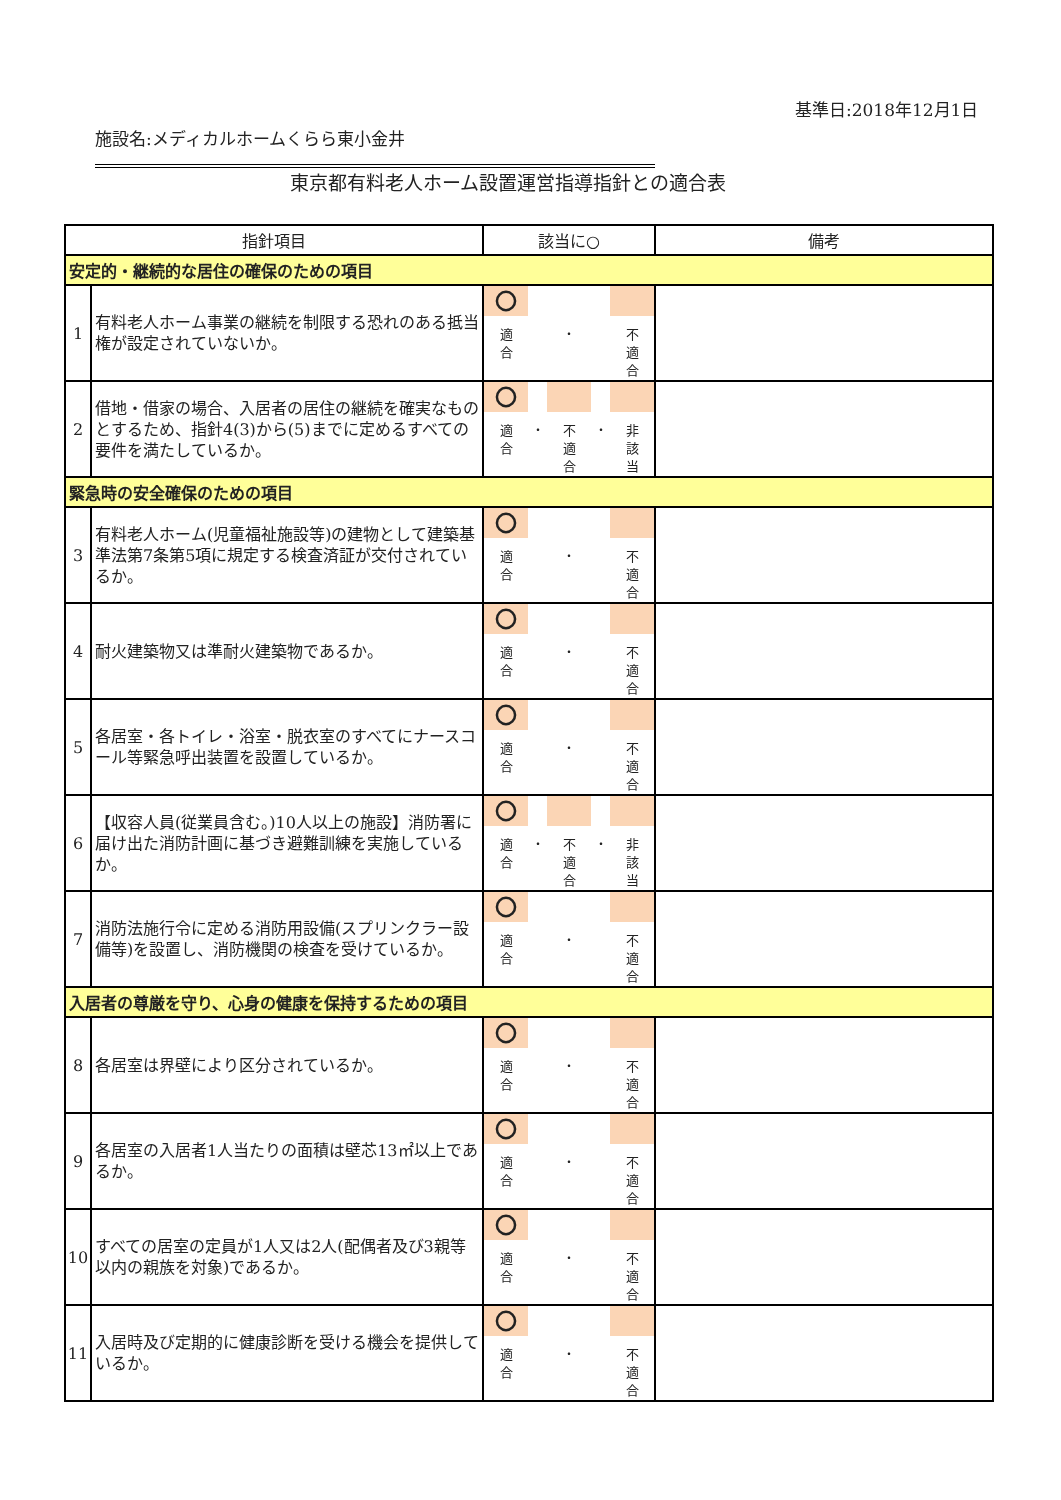基準日:2018年12月1日
施設名:メディカルホームくらら東小金井
東京都有料老人ホーム設置運営指導指針との適合表
| 指針項目 | | 該当に○ | 備考 |
| --- | --- | --- | --- |
| 安定的・継続的な居住の確保のための項目 | | | |
| 1 | 有料老人ホーム事業の継続を制限する恐れのある抵当権が設定されていないか。 | 〇 適 合 ・ 不 適 合 | |
| 2 | 借地・借家の場合、入居者の居住の継続を確実なものとするため、指針4(3)から(5)までに定めるすべての要件を満たしているか。 | 〇 適 合 ・ 不 適 合 ・ 非 該 当 | |
| 緊急時の安全確保のための項目 | | | |
| 3 | 有料老人ホーム(児童福祉施設等)の建物として建築基準法第7条第5項に規定する検査済証が交付されているか。 | 〇 適 合 ・ 不 適 合 | |
| 4 | 耐火建築物又は準耐火建築物であるか。 | 〇 適 合 ・ 不 適 合 | |
| 5 | 各居室・各トイレ・浴室・脱衣室のすべてにナースコール等緊急呼出装置を設置しているか。 | 〇 適 合 ・ 不 適 合 | |
| 6 | 【収容人員(従業員含む。)10人以上の施設】消防署に届け出た消防計画に基づき避難訓練を実施しているか。 | 〇 適 合 ・ 不 適 合 ・ 非 該 当 | |
| 7 | 消防法施行令に定める消防用設備(スプリンクラー設備等)を設置し、消防機関の検査を受けているか。 | 〇 適 合 ・ 不 適 合 | |
| 入居者の尊厳を守り、心身の健康を保持するための項目 | | | |
| 8 | 各居室は界壁により区分されているか。 | 〇 適 合 ・ 不 適 合 | |
| 9 | 各居室の入居者1人当たりの面積は壁芯13㎡以上であるか。 | 〇 適 合 ・ 不 適 合 | |
| 10 | すべての居室の定員が1人又は2人(配偶者及び3親等以内の親族を対象)であるか。 | 〇 適 合 ・ 不 適 合 | |
| 11 | 入居時及び定期的に健康診断を受ける機会を提供しているか。 | 〇 適 合 ・ 不 適 合 | |